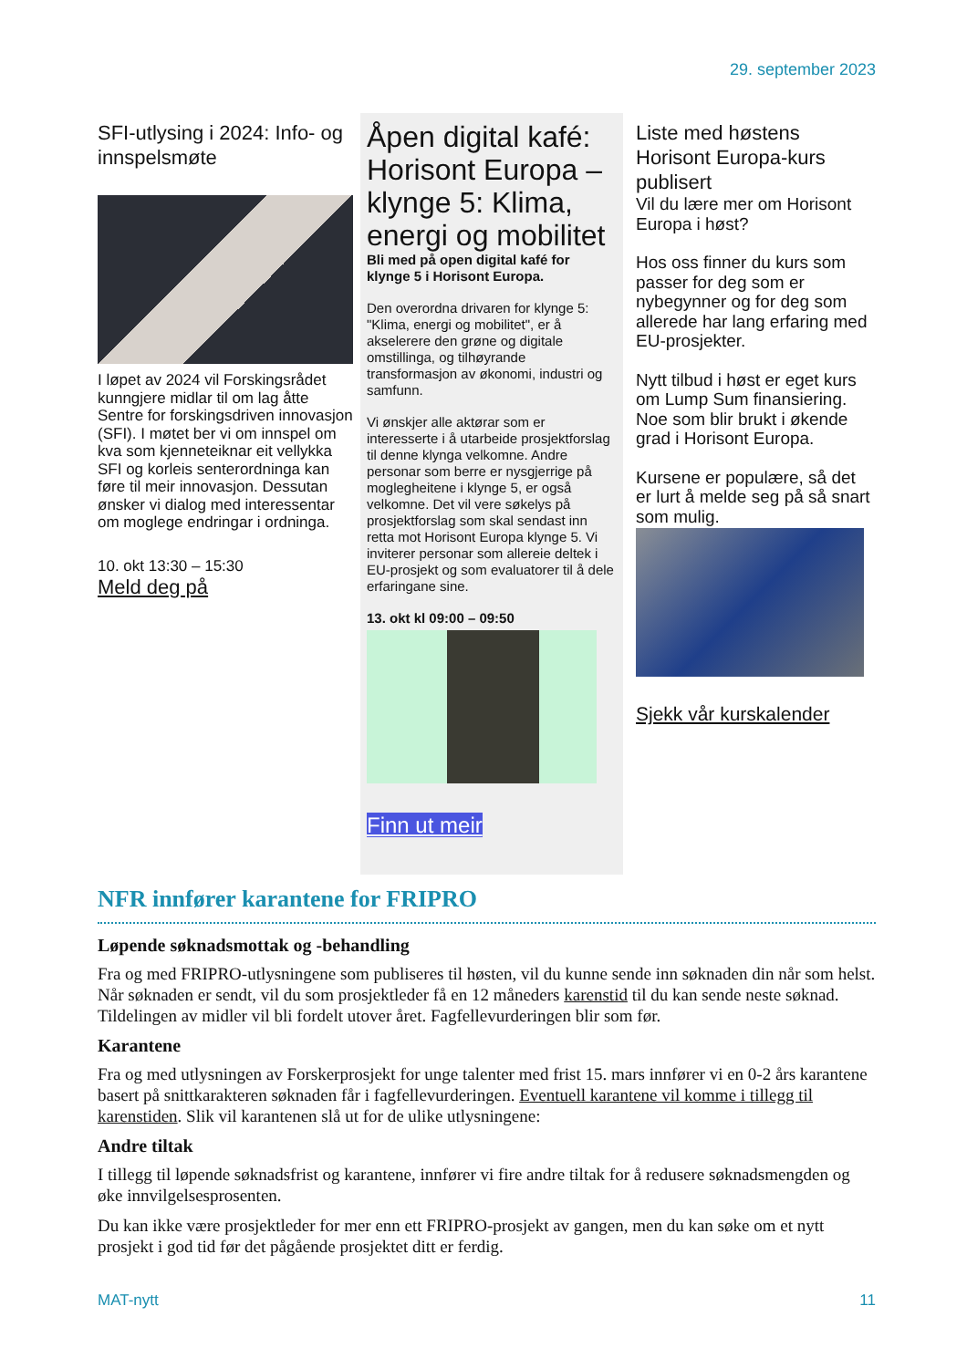29. september 2023
SFI-utlysing i 2024: Info- og innspelsmøte
I løpet av 2024 vil Forskingsrådet kunngjere midlar til om lag åtte Sentre for forskingsdriven innovasjon (SFI). I møtet ber vi om innspel om kva som kjenneteiknar eit vellykka SFI og korleis senterordninga kan føre til meir innovasjon. Dessutan ønsker vi dialog med interessentar om moglege endringar i ordninga.
10. okt 13:30 – 15:30
Meld deg på
Åpen digital kafé: Horisont Europa – klynge 5: Klima, energi og mobilitet
Bli med på open digital kafé for klynge 5 i Horisont Europa.
Den overordna drivaren for klynge 5: "Klima, energi og mobilitet", er å akselerere den grøne og digitale omstillinga, og tilhøyrande transformasjon av økonomi, industri og samfunn.
Vi ønskjer alle aktørar som er interesserte i å utarbeide prosjektforslag til denne klynga velkomne. Andre personar som berre er nysgjerrige på moglegheitene i klynge 5, er også velkomne. Det vil vere søkelys på prosjektforslag som skal sendast inn retta mot Horisont Europa klynge 5. Vi inviterer personar som allereie deltek i EU-prosjekt og som evaluatorer til å dele erfaringane sine.
13. okt kl 09:00 – 09:50
Finn ut meir
Liste med høstens Horisont Europa-kurs publisert
Vil du lære mer om Horisont Europa i høst?
Hos oss finner du kurs som passer for deg som er nybegynner og for deg som allerede har lang erfaring med EU-prosjekter.
Nytt tilbud i høst er eget kurs om Lump Sum finansiering. Noe som blir brukt i økende grad i Horisont Europa.
Kursene er populære, så det er lurt å melde seg på så snart som mulig.
Sjekk vår kurskalender
NFR innfører karantene for FRIPRO
Løpende søknadsmottak og -behandling
Fra og med FRIPRO-utlysningene som publiseres til høsten, vil du kunne sende inn søknaden din når som helst. Når søknaden er sendt, vil du som prosjektleder få en 12 måneders karenstid til du kan sende neste søknad. Tildelingen av midler vil bli fordelt utover året. Fagfellevurderingen blir som før.
Karantene
Fra og med utlysningen av Forskerprosjekt for unge talenter med frist 15. mars innfører vi en 0-2 års karantene basert på snittkarakteren søknaden får i fagfellevurderingen. Eventuell karantene vil komme i tillegg til karenstiden. Slik vil karantenen slå ut for de ulike utlysningene:
Andre tiltak
I tillegg til løpende søknadsfrist og karantene, innfører vi fire andre tiltak for å redusere søknadsmengden og øke innvilgelsesprosenten.
Du kan ikke være prosjektleder for mer enn ett FRIPRO-prosjekt av gangen, men du kan søke om et nytt prosjekt i god tid før det pågående prosjektet ditt er ferdig.
MAT-nytt 11